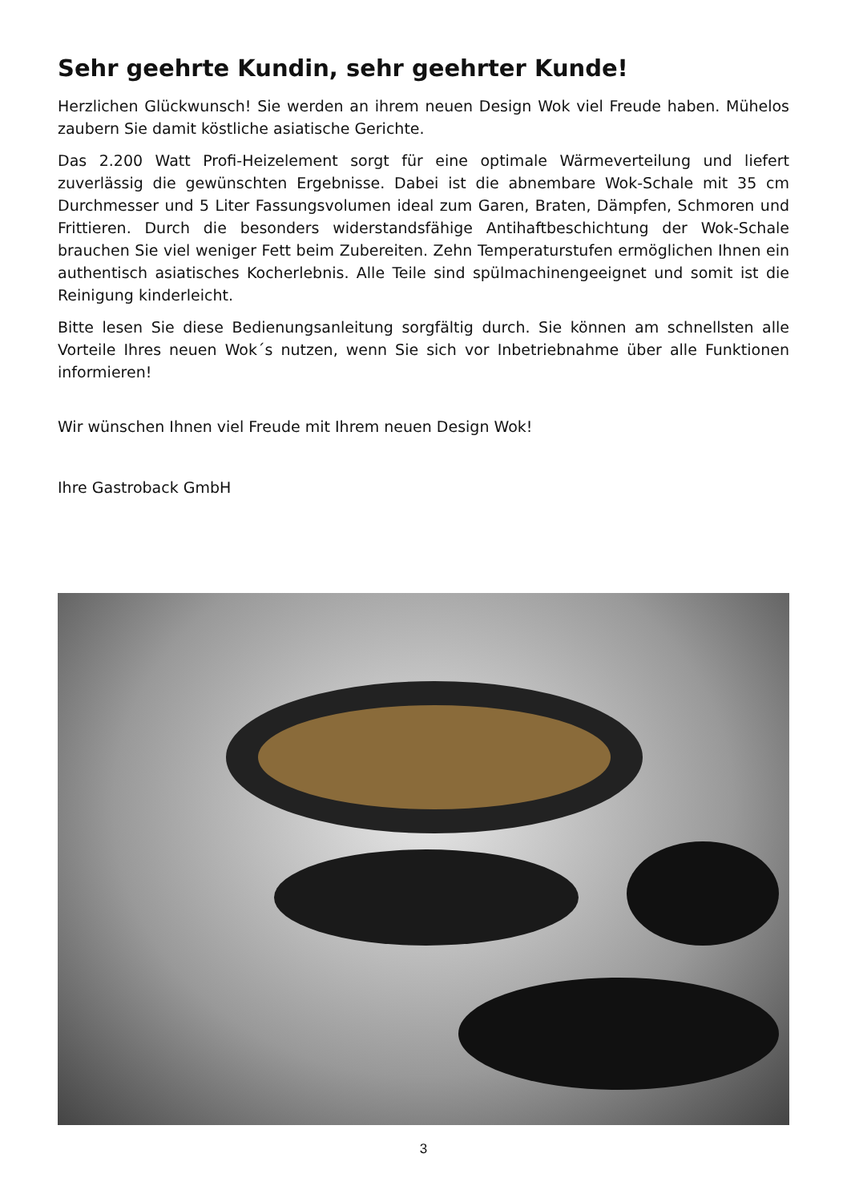Sehr geehrte Kundin, sehr geehrter Kunde!
Herzlichen Glückwunsch! Sie werden an ihrem neuen Design Wok viel Freude haben. Mühelos zaubern Sie damit köstliche asiatische Gerichte.
Das 2.200 Watt Profi-Heizelement sorgt für eine optimale Wärmeverteilung und liefert zuverlässig die gewünschten Ergebnisse. Dabei ist die abnembare Wok-Schale mit 35 cm Durchmesser und 5 Liter Fassungsvolumen ideal zum Garen, Braten, Dämpfen, Schmoren und Frittieren. Durch die besonders widerstandsfähige Antihaftbeschichtung der Wok-Schale brauchen Sie viel weniger Fett beim Zubereiten. Zehn Temperaturstufen ermöglichen Ihnen ein authentisch asiatisches Kocherlebnis. Alle Teile sind spülmachinengeeignet und somit ist die Reinigung kinderleicht.
Bitte lesen Sie diese Bedienungsanleitung sorgfältig durch. Sie können am schnellsten alle Vorteile Ihres neuen Wok´s nutzen, wenn Sie sich vor Inbetriebnahme über alle Funktionen informieren!
Wir wünschen Ihnen viel Freude mit Ihrem neuen Design Wok!
Ihre Gastroback GmbH
3